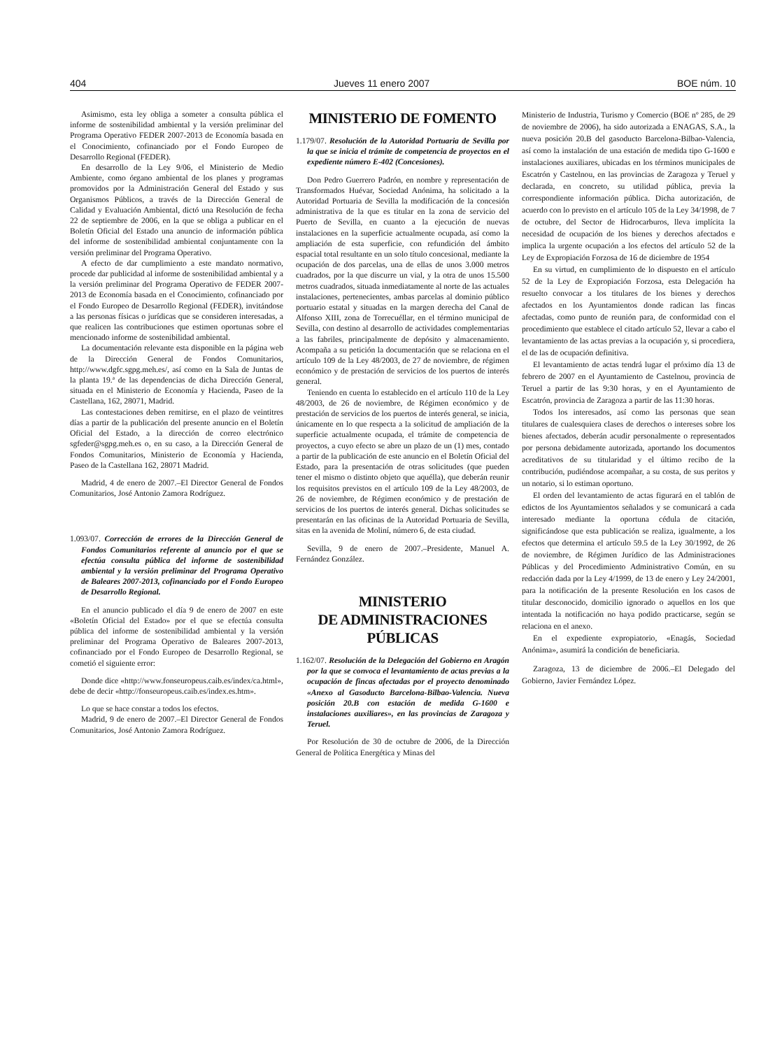404 Jueves 11 enero 2007 BOE núm. 10
Asimismo, esta ley obliga a someter a consulta pública el informe de sostenibilidad ambiental y la versión preliminar del Programa Operativo FEDER 2007-2013 de Economía basada en el Conocimiento, cofinanciado por el Fondo Europeo de Desarrollo Regional (FEDER).
En desarrollo de la Ley 9/06, el Ministerio de Medio Ambiente, como órgano ambiental de los planes y programas promovidos por la Administración General del Estado y sus Organismos Públicos, a través de la Dirección General de Calidad y Evaluación Ambiental, dictó una Resolución de fecha 22 de septiembre de 2006, en la que se obliga a publicar en el Boletín Oficial del Estado una anuncio de información pública del informe de sostenibilidad ambiental conjuntamente con la versión preliminar del Programa Operativo.
A efecto de dar cumplimiento a este mandato normativo, procede dar publicidad al informe de sostenibilidad ambiental y a la versión preliminar del Programa Operativo de FEDER 2007-2013 de Economía basada en el Conocimiento, cofinanciado por el Fondo Europeo de Desarrollo Regional (FEDER), invitándose a las personas físicas o jurídicas que se consideren interesadas, a que realicen las contribuciones que estimen oportunas sobre el mencionado informe de sostenibilidad ambiental.
La documentación relevante esta disponible en la página web de la Dirección General de Fondos Comunitarios, http://www.dgfc.sgpg.meh.es/, así como en la Sala de Juntas de la planta 19.ª de las dependencias de dicha Dirección General, situada en el Ministerio de Economía y Hacienda, Paseo de la Castellana, 162, 28071, Madrid.
Las contestaciones deben remitirse, en el plazo de veintitres días a partir de la publicación del presente anuncio en el Boletín Oficial del Estado, a la dirección de correo electrónico sgfeder@sgpg.meh.es o, en su caso, a la Dirección General de Fondos Comunitarios, Ministerio de Economía y Hacienda, Paseo de la Castellana 162, 28071 Madrid.
Madrid, 4 de enero de 2007.–El Director General de Fondos Comunitarios, José Antonio Zamora Rodríguez.
1.093/07. Corrección de errores de la Dirección General de Fondos Comunitarios referente al anuncio por el que se efectúa consulta pública del informe de sostenibilidad ambiental y la versión preliminar del Programa Operativo de Baleares 2007-2013, cofinanciado por el Fondo Europeo de Desarrollo Regional.
En el anuncio publicado el día 9 de enero de 2007 en este «Boletín Oficial del Estado» por el que se efectúa consulta pública del informe de sostenibilidad ambiental y la versión preliminar del Programa Operativo de Baleares 2007-2013, cofinanciado por el Fondo Europeo de Desarrollo Regional, se cometió el siguiente error:
Donde dice «http://www.fonseuropeus.caib.es/index/ca.html», debe de decir «http://fonseuropeus.caib.es/index.es.htm».
Lo que se hace constar a todos los efectos.
Madrid, 9 de enero de 2007.–El Director General de Fondos Comunitarios, José Antonio Zamora Rodríguez.
MINISTERIO DE FOMENTO
1.179/07. Resolución de la Autoridad Portuaria de Sevilla por la que se inicia el trámite de competencia de proyectos en el expediente número E-402 (Concesiones).
Don Pedro Guerrero Padrón, en nombre y representación de Transformados Huévar, Sociedad Anónima, ha solicitado a la Autoridad Portuaria de Sevilla la modificación de la concesión administrativa de la que es titular en la zona de servicio del Puerto de Sevilla, en cuanto a la ejecución de nuevas instalaciones en la superficie actualmente ocupada, así como la ampliación de esta superficie, con refundición del ámbito espacial total resultante en un solo título concesional, mediante la ocupación de dos parcelas, una de ellas de unos 3.000 metros cuadrados, por la que discurre un vial, y la otra de unos 15.500 metros cuadrados, situada inmediatamente al norte de las actuales instalaciones, pertenecientes, ambas parcelas al dominio público portuario estatal y situadas en la margen derecha del Canal de Alfonso XIII, zona de Torrecuéllar, en el término municipal de Sevilla, con destino al desarrollo de actividades complementarias a las fabriles, principalmente de depósito y almacenamiento. Acompaña a su petición la documentación que se relaciona en el artículo 109 de la Ley 48/2003, de 27 de noviembre, de régimen económico y de prestación de servicios de los puertos de interés general.
Teniendo en cuenta lo establecido en el artículo 110 de la Ley 48/2003, de 26 de noviembre, de Régimen económico y de prestación de servicios de los puertos de interés general, se inicia, únicamente en lo que respecta a la solicitud de ampliación de la superficie actualmente ocupada, el trámite de competencia de proyectos, a cuyo efecto se abre un plazo de un (1) mes, contado a partir de la publicación de este anuncio en el Boletín Oficial del Estado, para la presentación de otras solicitudes (que pueden tener el mismo o distinto objeto que aquélla), que deberán reunir los requisitos previstos en el artículo 109 de la Ley 48/2003, de 26 de noviembre, de Régimen económico y de prestación de servicios de los puertos de interés general. Dichas solicitudes se presentarán en las oficinas de la Autoridad Portuaria de Sevilla, sitas en la avenida de Moliní, número 6, de esta ciudad.
Sevilla, 9 de enero de 2007.–Presidente, Manuel A. Fernández González.
MINISTERIO
DE ADMINISTRACIONES
PÚBLICAS
1.162/07. Resolución de la Delegación del Gobierno en Aragón por la que se convoca el levantamiento de actas previas a la ocupación de fincas afectadas por el proyecto denominado «Anexo al Gasoducto Barcelona-Bilbao-Valencia. Nueva posición 20.B con estación de medida G-1600 e instalaciones auxiliares», en las provincias de Zaragoza y Teruel.
Por Resolución de 30 de octubre de 2006, de la Dirección General de Política Energética y Minas del
Ministerio de Industria, Turismo y Comercio (BOE nº 285, de 29 de noviembre de 2006), ha sido autorizada a ENAGAS, S.A., la nueva posición 20.B del gasoducto Barcelona-Bilbao-Valencia, así como la instalación de una estación de medida tipo G-1600 e instalaciones auxiliares, ubicadas en los términos municipales de Escatrón y Castelnou, en las provincias de Zaragoza y Teruel y declarada, en concreto, su utilidad pública, previa la correspondiente información pública. Dicha autorización, de acuerdo con lo previsto en el artículo 105 de la Ley 34/1998, de 7 de octubre, del Sector de Hidrocarburos, lleva implícita la necesidad de ocupación de los bienes y derechos afectados e implica la urgente ocupación a los efectos del artículo 52 de la Ley de Expropiación Forzosa de 16 de diciembre de 1954
En su virtud, en cumplimiento de lo dispuesto en el artículo 52 de la Ley de Expropiación Forzosa, esta Delegación ha resuelto convocar a los titulares de los bienes y derechos afectados en los Ayuntamientos donde radican las fincas afectadas, como punto de reunión para, de conformidad con el procedimiento que establece el citado artículo 52, llevar a cabo el levantamiento de las actas previas a la ocupación y, si procediera, el de las de ocupación definitiva.
El levantamiento de actas tendrá lugar el próximo día 13 de febrero de 2007 en el Ayuntamiento de Castelnou, provincia de Teruel a partir de las 9:30 horas, y en el Ayuntamiento de Escatrón, provincia de Zaragoza a partir de las 11:30 horas.
Todos los interesados, así como las personas que sean titulares de cualesquiera clases de derechos o intereses sobre los bienes afectados, deberán acudir personalmente o representados por persona debidamente autorizada, aportando los documentos acreditativos de su titularidad y el último recibo de la contribución, pudiéndose acompañar, a su costa, de sus peritos y un notario, si lo estiman oportuno.
El orden del levantamiento de actas figurará en el tablón de edictos de los Ayuntamientos señalados y se comunicará a cada interesado mediante la oportuna cédula de citación, significándose que esta publicación se realiza, igualmente, a los efectos que determina el artículo 59.5 de la Ley 30/1992, de 26 de noviembre, de Régimen Jurídico de las Administraciones Públicas y del Procedimiento Administrativo Común, en su redacción dada por la Ley 4/1999, de 13 de enero y Ley 24/2001, para la notificación de la presente Resolución en los casos de titular desconocido, domicilio ignorado o aquellos en los que intentada la notificación no haya podido practicarse, según se relaciona en el anexo.
En el expediente expropiatorio, «Enagás, Sociedad Anónima», asumirá la condición de beneficiaria.
Zaragoza, 13 de diciembre de 2006.–El Delegado del Gobierno, Javier Fernández López.